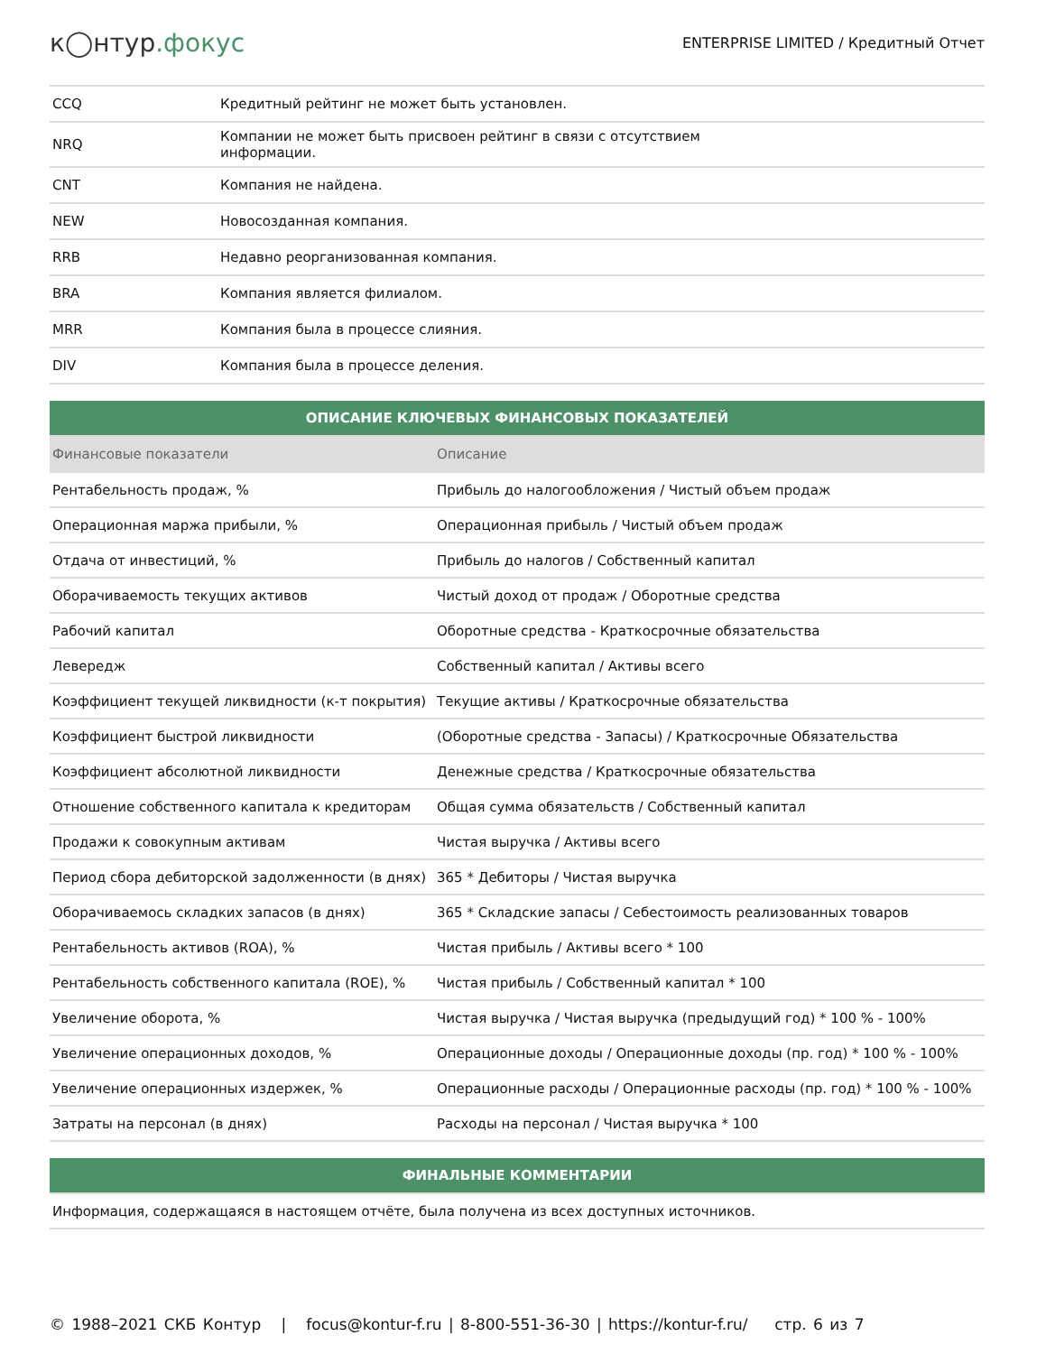к◯нтур.фокус
ENTERPRISE LIMITED / Кредитный Отчет
| CCQ | Кредитный рейтинг не может быть установлен. |
| NRQ | Компании не может быть присвоен рейтинг в связи с отсутствием информации. |
| CNT | Компания не найдена. |
| NEW | Новосозданная компания. |
| RRB | Недавно реорганизованная компания. |
| BRA | Компания является филиалом. |
| MRR | Компания была в процессе слияния. |
| DIV | Компания была в процессе деления. |
| ОПИСАНИЕ КЛЮЧЕВЫХ ФИНАНСОВЫХ ПОКАЗАТЕЛЕЙ | |
| --- | --- |
| Финансовые показатели | Описание |
| Рентабельность продаж, % | Прибыль до налогообложения / Чистый объем продаж |
| Операционная маржа прибыли, % | Операционная прибыль / Чистый объем продаж |
| Отдача от инвестиций, % | Прибыль до налогов / Собственный капитал |
| Оборачиваемость текущих активов | Чистый доход от продаж / Оборотные средства |
| Рабочий капитал | Оборотные средства - Краткосрочные обязательства |
| Левередж | Собственный капитал / Активы всего |
| Коэффициент текущей ликвидности (к-т покрытия) | Текущие активы / Краткосрочные обязательства |
| Коэффициент быстрой ликвидности | (Оборотные средства - Запасы) / Краткосрочные Обязательства |
| Коэффициент абсолютной ликвидности | Денежные средства / Краткосрочные обязательства |
| Отношение собственного капитала к кредиторам | Общая сумма обязательств / Собственный капитал |
| Продажи к совокупным активам | Чистая выручка / Активы всего |
| Период сбора дебиторской задолженности (в днях) | 365 * Дебиторы / Чистая выручка |
| Оборачиваемось складких запасов (в днях) | 365 * Складские запасы / Себестоимость реализованных товаров |
| Рентабельность активов (ROA), % | Чистая прибыль / Активы всего * 100 |
| Рентабельность собственного капитала (ROE), % | Чистая прибыль / Собственный капитал * 100 |
| Увеличение оборота, % | Чистая выручка / Чистая выручка (предыдущий год) * 100 % - 100% |
| Увеличение операционных доходов, % | Операционные доходы / Операционные доходы (пр. год) * 100 % - 100% |
| Увеличение операционных издержек, % | Операционные расходы / Операционные расходы (пр. год) * 100 % - 100% |
| Затраты на персонал (в днях) | Расходы на персонал / Чистая выручка * 100 |
| ФИНАЛЬНЫЕ КОММЕНТАРИИ |
| --- |
| Информация, содержащаяся в настоящем отчёте, была получена из всех доступных источников. |
© 1988–2021 СКБ Контур | focus@kontur-f.ru | 8-800-551-36-30 | https://kontur-f.ru/ стр. 6 из 7